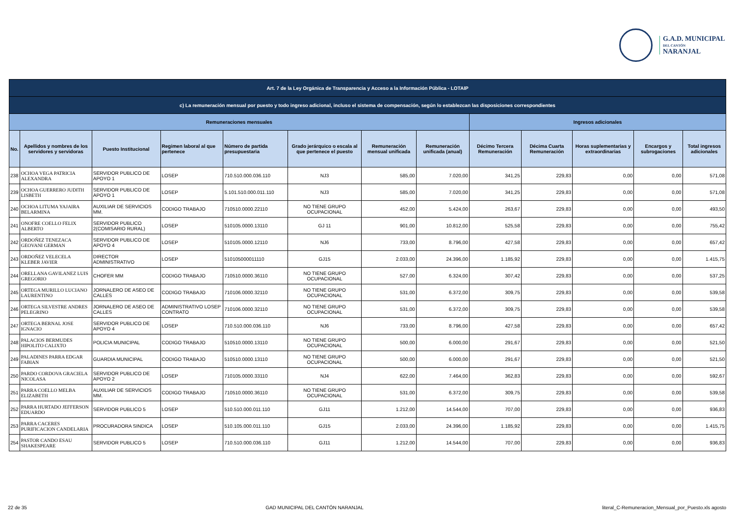G.A.D. MUNICIPAL
DEL CANTÓN
NARANJAL
| Art. 7 de la Ley Orgánica de Transparencia y Acceso a la Información Pública - LOTAIP | | | | | | | | | | | | |
| c) La remuneración mensual por puesto y todo ingreso adicional, incluso el sistema de compensación, según lo establezcan las disposiciones correspondientes | | | | | | | | | | | | |
| Remuneraciones mensuales | | | | | | | | Ingresos adicionales | | | | |
| No. | Apellidos y nombres de los servidores y servidoras | Puesto Institucional | Regimen laboral al que pertenece | Número de partida presupuestaria | Grado jerárquico o escala al que pertenece el puesto | Remuneración mensual unificada | Remuneración unificada (anual) | Décimo Tercera Remuneración | Décima Cuarta Remuneración | Horas suplementarias y extraordinarias | Encargos y subrogaciones | Total ingresos adicionales |
| 238 | OCHOA VEGA PATRICIA ALEXANDRA | SERVIDOR PUBLICO DE APOYO 1 | LOSEP | 710.510.000.036.110 | NJ3 | 585,00 | 7.020,00 | 341,25 | 229,83 | 0,00 | 0,00 | 571,08 |
| 239 | OCHOA GUERRERO JUDITH LISBETH | SERVIDOR PUBLICO DE APOYO 1 | LOSEP | 5.101.510.000.011.110 | NJ3 | 585,00 | 7.020,00 | 341,25 | 229,83 | 0,00 | 0,00 | 571,08 |
| 240 | OCHOA LITUMA YAJAIRA BELARMINA | AUXILIAR DE SERVICIOS MM. | CODIGO TRABAJO | 710510.0000.22110 | NO TIENE GRUPO OCUPACIONAL | 452,00 | 5.424,00 | 263,67 | 229,83 | 0,00 | 0,00 | 493,50 |
| 241 | ONOFRE COELLO FELIX ALBERTO | SERVIDOR PUBLICO 2(COMISARIO RURAL) | LOSEP | 510105.0000.13110 | GJ 11 | 901,00 | 10.812,00 | 525,58 | 229,83 | 0,00 | 0,00 | 755,42 |
| 242 | ORDOÑEZ TENEZACA GEOVANI GERMAN | SERVIDOR PUBLICO DE APOYO 4 | LOSEP | 510105.0000.12110 | NJ6 | 733,00 | 8.796,00 | 427,58 | 229,83 | 0,00 | 0,00 | 657,42 |
| 243 | ORDOÑEZ VELECELA KLEBER JAVIER | DIRECTOR ADMINISTRATIVO | LOSEP | 510105000011110 | GJ15 | 2.033,00 | 24.396,00 | 1.185,92 | 229,83 | 0,00 | 0,00 | 1.415,75 |
| 244 | ORELLANA GAVILANEZ LUIS GREGORIO | CHOFER MM | CODIGO TRABAJO | 710510.0000.36110 | NO TIENE GRUPO OCUPACIONAL | 527,00 | 6.324,00 | 307,42 | 229,83 | 0,00 | 0,00 | 537,25 |
| 245 | ORTEGA MURILLO LUCIANO LAURENTINO | JORNALERO DE ASEO DE CALLES | CODIGO TRABAJO | 710106.0000.32110 | NO TIENE GRUPO OCUPACIONAL | 531,00 | 6.372,00 | 309,75 | 229,83 | 0,00 | 0,00 | 539,58 |
| 246 | ORTEGA SILVESTRE ANDRES PELEGRINO | JORNALERO DE ASEO DE CALLES | ADMINISTRATIVO LOSEP CONTRATO | 710106.0000.32110 | NO TIENE GRUPO OCUPACIONAL | 531,00 | 6.372,00 | 309,75 | 229,83 | 0,00 | 0,00 | 539,58 |
| 247 | ORTEGA BERNAL JOSE IGNACIO | SERVIDOR PUBLICO DE APOYO 4 | LOSEP | 710.510.000.036.110 | NJ6 | 733,00 | 8.796,00 | 427,58 | 229,83 | 0,00 | 0,00 | 657,42 |
| 248 | PALACIOS BERMUDES HIPOLITO CALIXTO | POLICIA MUNICIPAL | CODIGO TRABAJO | 510510.0000.13110 | NO TIENE GRUPO OCUPACIONAL | 500,00 | 6.000,00 | 291,67 | 229,83 | 0,00 | 0,00 | 521,50 |
| 249 | PALADINES PARRA EDGAR FABIAN | GUARDIA MUNICIPAL | CODIGO TRABAJO | 510510.0000.13110 | NO TIENE GRUPO OCUPACIONAL | 500,00 | 6.000,00 | 291,67 | 229,83 | 0,00 | 0,00 | 521,50 |
| 250 | PARDO CORDOVA GRACIELA NICOLASA | SERVIDOR PUBLICO DE APOYO 2 | LOSEP | 710105.0000.33110 | NJ4 | 622,00 | 7.464,00 | 362,83 | 229,83 | 0,00 | 0,00 | 592,67 |
| 251 | PARRA COELLO MELBA ELIZABETH | AUXILIAR DE SERVICIOS MM. | CODIGO TRABAJO | 710510.0000.36110 | NO TIENE GRUPO OCUPACIONAL | 531,00 | 6.372,00 | 309,75 | 229,83 | 0,00 | 0,00 | 539,58 |
| 252 | PARRA HURTADO JEFFERSON EDUARDO | SERVIDOR PUBLICO 5 | LOSEP | 510.510.000.011.110 | GJ11 | 1.212,00 | 14.544,00 | 707,00 | 229,83 | 0,00 | 0,00 | 936,83 |
| 253 | PARRA CACERES PURIFICACION CANDELARIA | PROCURADORA SINDICA | LOSEP | 510.105.000.011.110 | GJ15 | 2.033,00 | 24.396,00 | 1.185,92 | 229,83 | 0,00 | 0,00 | 1.415,75 |
| 254 | PASTOR CANDO ESAU SHAKESPEARE | SERVIDOR PUBLICO 5 | LOSEP | 710.510.000.036.110 | GJ11 | 1.212,00 | 14.544,00 | 707,00 | 229,83 | 0,00 | 0,00 | 936,83 |
22 de 35 GAD MUNICIPAL DEL CANTÓN NARANJAL literal_C-Remuneracion_Mensual_por_Puesto.xls agosto